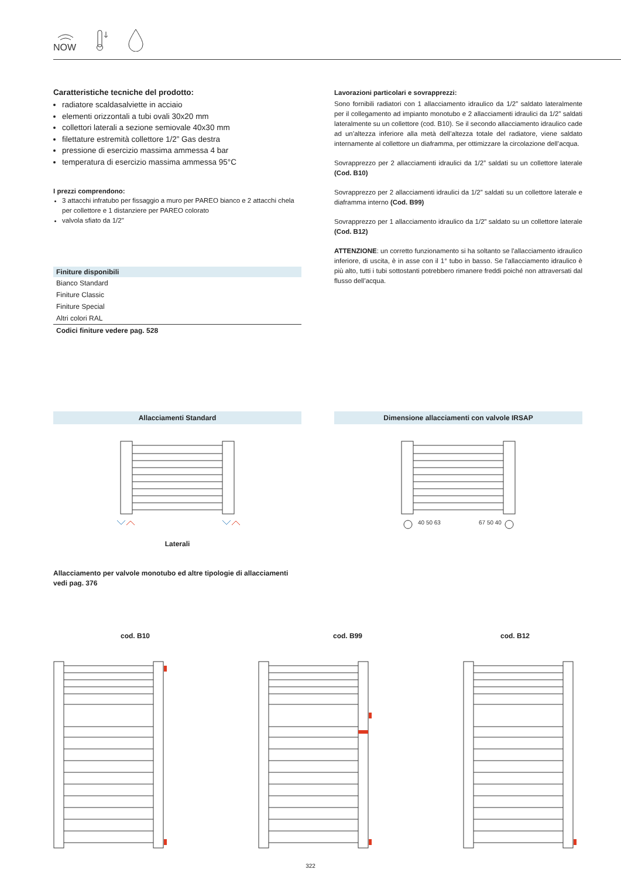NOW
Caratteristiche tecniche del prodotto:
radiatore scaldasalviette in acciaio
elementi orizzontali a tubi ovali 30x20 mm
collettori laterali a sezione semiovale 40x30 mm
filettature estremità collettore 1/2” Gas destra
pressione di esercizio massima ammessa 4 bar
temperatura di esercizio massima ammessa 95°C
I prezzi comprendono:
3 attacchi infratubo per fissaggio a muro per PAREO bianco e 2 attacchi chela per collettore e 1 distanziere per PAREO colorato
valvola sfiato da 1/2"
| Finiture disponibili |
| --- |
| Bianco Standard |
| Finiture Classic |
| Finiture Special |
| Altri colori RAL |
| Codici finiture vedere pag. 528 |
Lavorazioni particolari e sovrapprezzi:
Sono fornibili radiatori con 1 allacciamento idraulico da 1/2” saldato lateralmente per il collegamento ad impianto monotubo e 2 allacciamenti idraulici da 1/2” saldati lateralmente su un collettore (cod. B10). Se il secondo allacciamento idraulico cade ad un’altezza inferiore alla metà dell’altezza totale del radiatore, viene saldato internamente al collettore un diaframma, per ottimizzare la circolazione dell’acqua.
Sovrapprezzo per 2 allacciamenti idraulici da 1/2” saldati su un collettore laterale (Cod. B10)
Sovrapprezzo per 2 allacciamenti idraulici da 1/2” saldati su un collettore laterale e diaframma interno (Cod. B99)
Sovrapprezzo per 1 allacciamento idraulico da 1/2” saldato su un collettore laterale (Cod. B12)
ATTENZIONE: un corretto funzionamento si ha soltanto se l'allacciamento idraulico inferiore, di uscita, è in asse con il 1° tubo in basso. Se l'allacciamento idraulico è più alto, tutti i tubi sottostanti potrebbero rimanere freddi poiché non attraversati dal flusso dell’acqua.
Allacciamenti Standard Dimensione allacciamenti con valvole IRSAP
Laterali
40 50 63
67 50 40
Allacciamento per valvole monotubo ed altre tipologie di allacciamenti vedi pag. 376
cod. B10 cod. B99 cod. B12
322